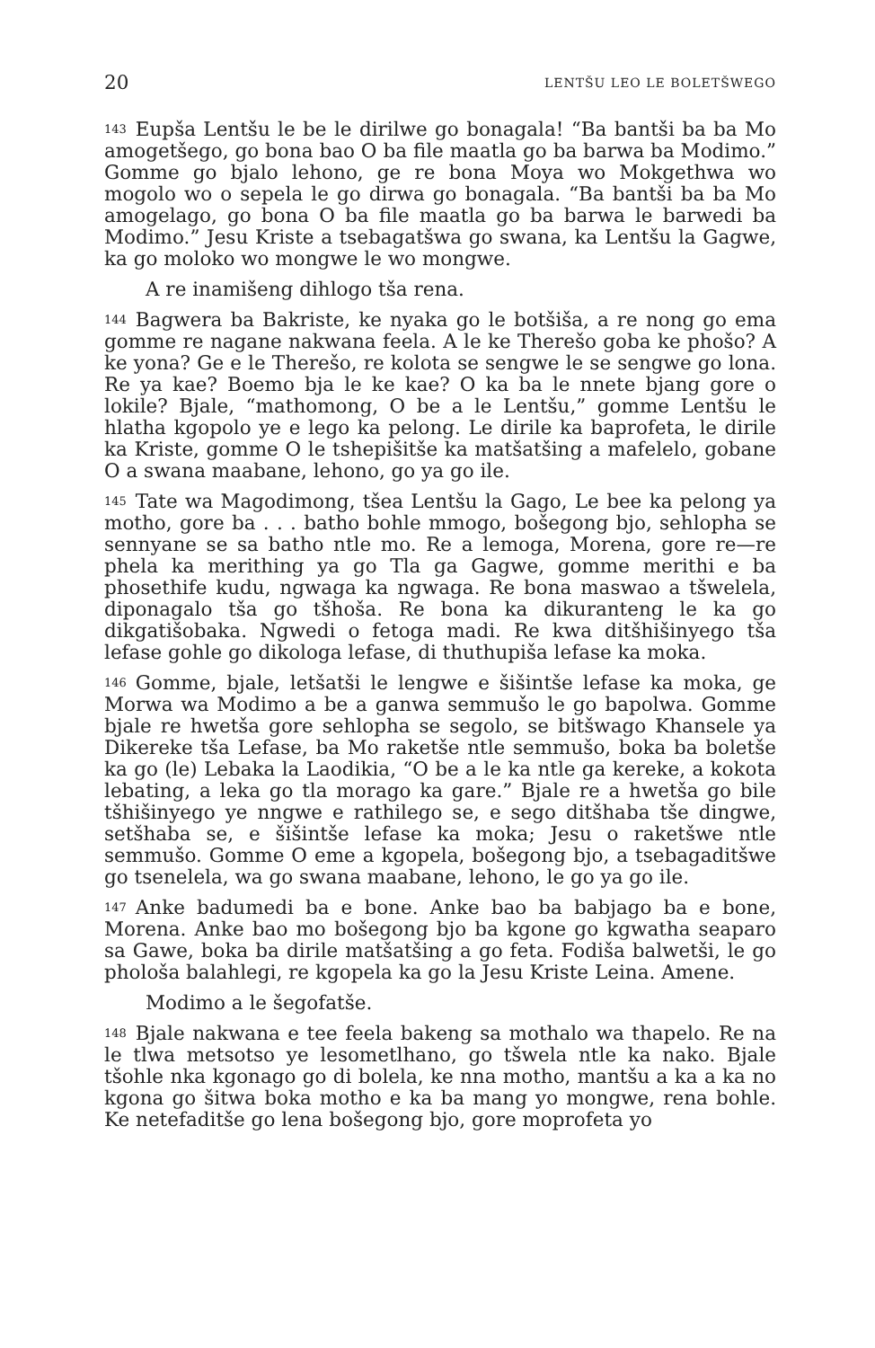20 LENTŠU LEO LE BOLETŠWEGO
<sup>143</sup> Eupša Lentšu le be le dirilwe go bonagala! “Ba bantši ba ba Mo amogetšego, go bona bao O ba file maatla go ba barwa ba Modimo.” Gomme go bjalo lehono, ge re bona Moya wo Mokgethwa wo mogolo wo o sepela le go dirwa go bonagala. “Ba bantši ba ba Mo amogelago, go bona O ba file maatla go ba barwa le barwedi ba Modimo.” Jesu Kriste a tsebagatšwa go swana, ka Lentšu la Gagwe, ka go moloko wo mongwe le wo mongwe.
A re inamišeng dihlogo tša rena.
<sup>144</sup> Bagwera ba Bakriste, ke nyaka go le botšiša, a re nong go ema gomme re nagane nakwana feela. A le ke Therešo goba ke phošo? A ke yona? Ge e le Therešo, re kolota se sengwe le se sengwe go lona. Re ya kae? Boemo bja le ke kae? O ka ba le nnete bjang gore o lokile? Bjale, “mathomong, O be a le Lentšu,” gomme Lentšu le hlatha kgopolo ye e lego ka pelong. Le dirile ka baprofeta, le dirile ka Kriste, gomme O le tshepišitše ka matšatšing a mafelelo, gobane O a swana maabane, lehono, go ya go ile.
<sup>145</sup> Tate wa Magodimong, tšea Lentšu la Gago, Le bee ka pelong ya motho, gore ba . . . batho bohle mmogo, bošegong bjo, sehlopha se sennyane se sa batho ntle mo. Re a lemoga, Morena, gore re—re phela ka merithing ya go Tla ga Gagwe, gomme merithi e ba phosethife kudu, ngwaga ka ngwaga. Re bona maswao a tšwelela, diponagalo tša go tšhoša. Re bona ka dikuranteng le ka go dikgatišobaka. Ngwedi o fetoga madi. Re kwa ditšhišinyego tša lefase gohle go dikologa lefase, di thuthupiša lefase ka moka.
<sup>146</sup> Gomme, bjale, letšatši le lengwe e šišintše lefase ka moka, ge Morwa wa Modimo a be a ganwa semmušo le go bapolwa. Gomme bjale re hwetša gore sehlopha se segolo, se bitšwago Khansele ya Dikereke tša Lefase, ba Mo raketše ntle semmušo, boka ba boletše ka go (le) Lebaka la Laodikia, “O be a le ka ntle ga kereke, a kokota lebating, a leka go tla morago ka gare.” Bjale re a hwetša go bile tšhišinyego ye nngwe e rathilego se, e sego ditšhaba tše dingwe, setšhaba se, e šišintše lefase ka moka; Jesu o raketšwe ntle semmušo. Gomme O eme a kgopela, bošegong bjo, a tsebagaditšwe go tsenelela, wa go swana maabane, lehono, le go ya go ile.
<sup>147</sup> Anke badumedi ba e bone. Anke bao ba babjago ba e bone, Morena. Anke bao mo bošegong bjo ba kgone go kgwatha seaparo sa Gawe, boka ba dirile matšatšing a go feta. Fodiša balwetši, le go phološa balahlegi, re kgopela ka go la Jesu Kriste Leina. Amene.
Modimo a le šegofatše.
<sup>148</sup> Bjale nakwana e tee feela bakeng sa mothalo wa thapelo. Re na le tlwa metsotso ye lesometlhano, go tšwela ntle ka nako. Bjale tšohle nka kgonago go di bolela, ke nna motho, mantšu a ka a ka no kgona go šitwa boka motho e ka ba mang yo mongwe, rena bohle. Ke netefaditše go lena bošegong bjo, gore moprofeta yo